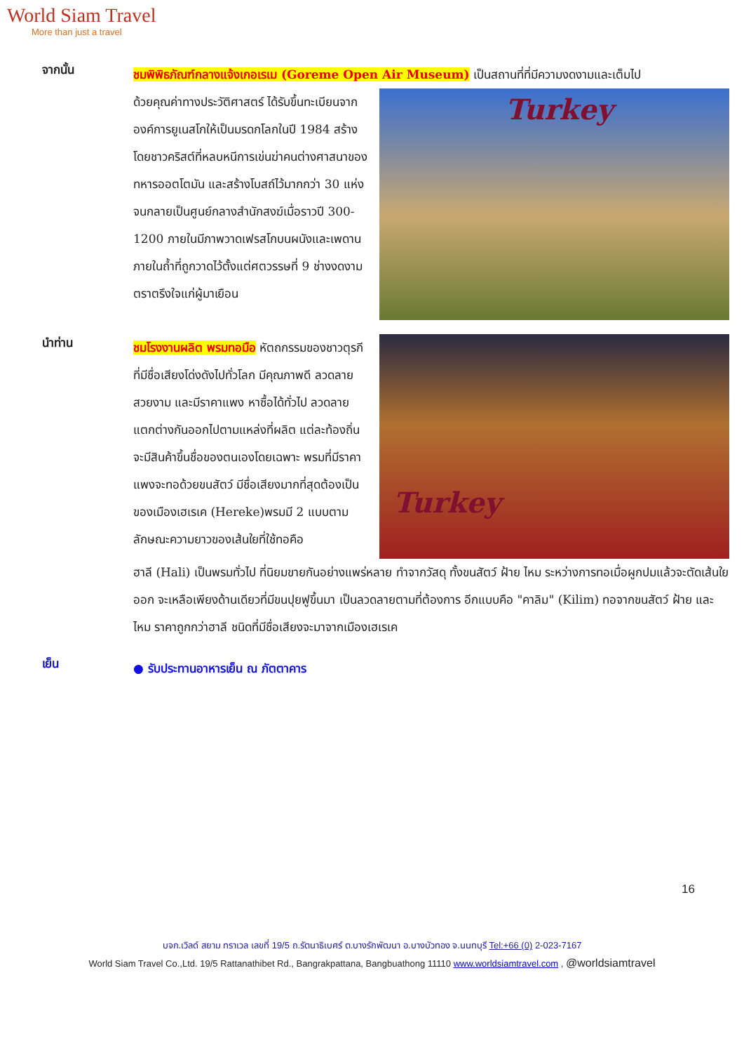World Siam Travel
More than just a travel
จากนั้น
ชมพิพิธภัณฑ์กลางแจ้งเกอเรเม (Goreme Open Air Museum) เป็นสถานที่ที่มีความงดงามและเต็มไป
ด้วยคุณค่าทางประวัติศาสตร์ ได้รับขึ้นทะเบียนจากองค์การยูเนสโกให้เป็นมรดกโลกในปี 1984 สร้างโดยชาวคริสต์ที่หลบหนีการเข่นฆ่าคนต่างศาสนาของทหารออตโตมัน และสร้างโบสถ์ไว้มากกว่า 30 แห่ง จนกลายเป็นศูนย์กลางสำนักสงฆ์เมื่อราวปี 300-1200 ภายในมีภาพวาดเฟรสโกบนผนังและเพดานภายในถ้ำที่ถูกวาดไว้ตั้งแต่ศตวรรษที่ 9 ช่างงดงามตราตรึงใจแก่ผู้มาเยือน
Turkey
นำท่าน
ชมโรงงานผลิต พรมทอมือ หัตถกรรมของชาวตุรกีที่มีชื่อเสียงโด่งดังไปทั่วโลก มีคุณภาพดี ลวดลายสวยงาม และมีราคาแพง หาซื้อได้ทั่วไป ลวดลายแตกต่างกันออกไปตามแหล่งที่ผลิต แต่ละท้องถิ่นจะมีสินค้าขึ้นชื่อของตนเองโดยเฉพาะ พรมที่มีราคาแพงจะทอด้วยขนสัตว์ มีชื่อเสียงมากที่สุดต้องเป็นของเมืองเฮเรเค (Hereke)พรมมี 2 แบบตามลักษณะความยาวของเส้นใยที่ใช้ทอคือ
Turkey
ฮาลี (Hali) เป็นพรมทั่วไป ที่นิยมขายกันอย่างแพร่หลาย ทำจากวัสดุ ทั้งขนสัตว์ ฝ้าย ไหม ระหว่างการทอเมื่อผูกปมแล้วจะตัดเส้นใยออก จะเหลือเพียงด้านเดียวที่มีขนปุยฟูขึ้นมา เป็นลวดลายตามที่ต้องการ อีกแบบคือ "คาลิม" (Kilim) ทอจากขนสัตว์ ฝ้าย และไหม ราคาถูกกว่าฮาลี ชนิดที่มีชื่อเสียงจะมาจากเมืองเฮเรเค
เย็น
● รับประทานอาหารเย็น ณ ภัตตาคาร
16
บจก.เวิลด์ สยาม ทราเวล เลขที่ 19/5 ถ.รัตนาธิเบศร์ ต.บางรักพัฒนา อ.บางบัวทอง จ.นนทบุรี Tel:+66 (0) 2-023-7167
World Siam Travel Co.,Ltd. 19/5 Rattanathibet Rd., Bangrakpattana, Bangbuathong 11110 www.worldsiamtravel.com , @worldsiamtravel